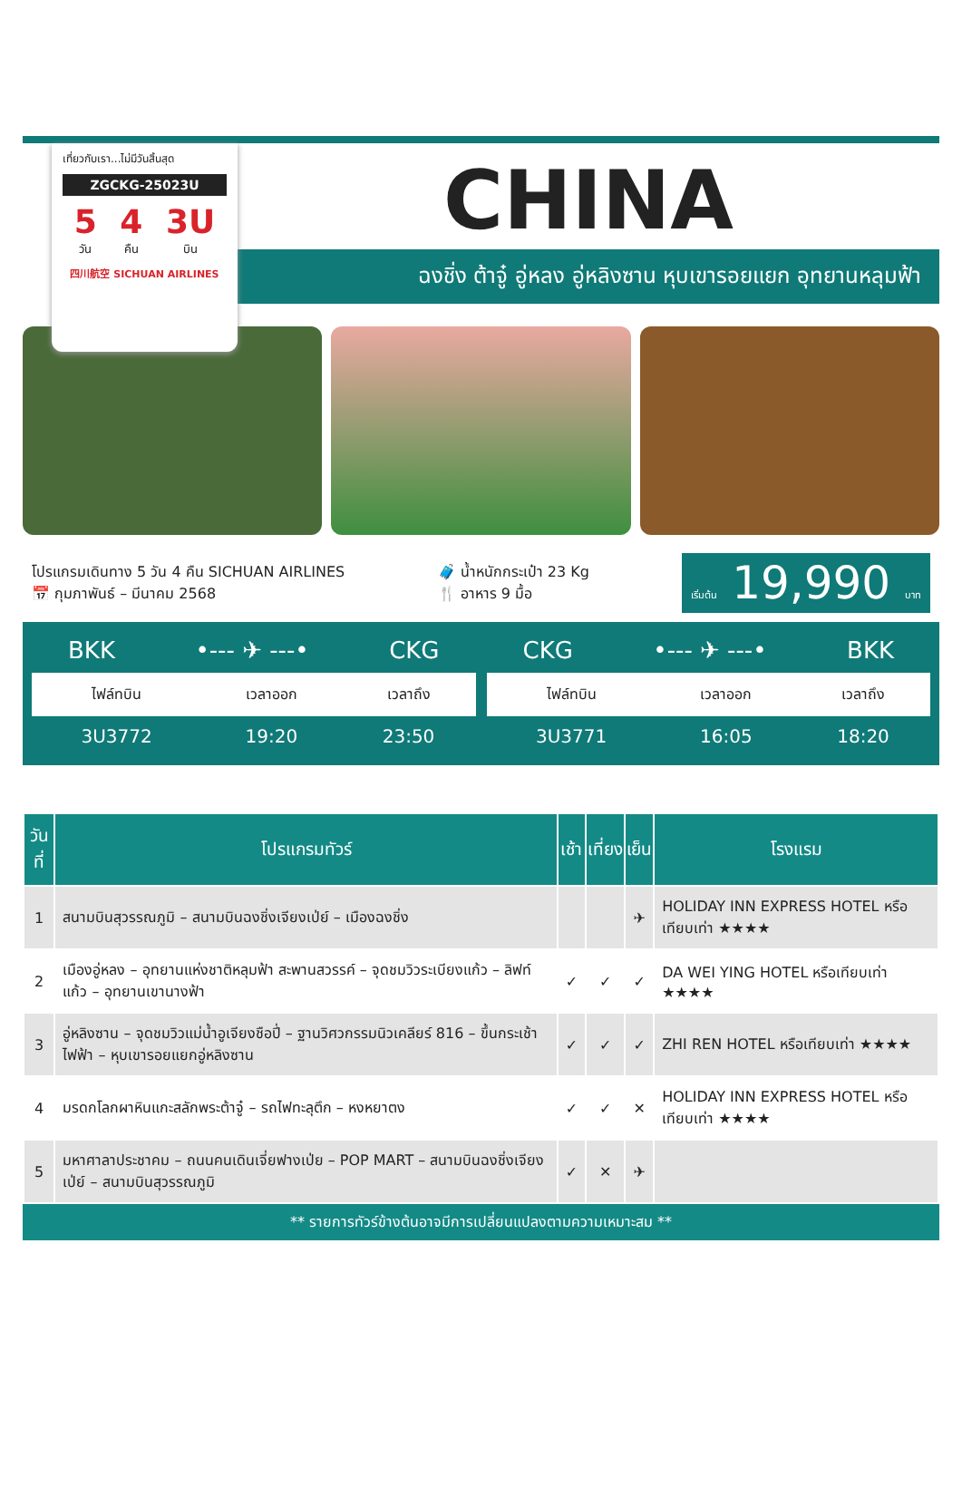เที่ยวกับเรา...ไม่มีวันสิ้นสุด
ZGCKG-25023U
5
วัน
4
คืน
3U
บิน
四川航空 SICHUAN AIRLINES
CHINA
ฉงชิ่ง ต้าจู๋ อู่หลง อู่หลิงซาน หุบเขารอยแยก อุทยานหลุมฟ้า
โปรแกรมเดินทาง 5 วัน 4 คืน SICHUAN AIRLINES
📅 กุมภาพันธ์ – มีนาคม 2568
🧳 น้ำหนักกระเป๋า 23 Kg
🍴 อาหาร 9 มื้อ
เริ่มต้น 19,990 บาท
BKK •--- ✈ ---• CKG
| ไฟล์ทบิน | เวลาออก | เวลาถึง |
| --- | --- | --- |
| 3U3772 | 19:20 | 23:50 |
CKG •--- ✈ ---• BKK
| ไฟล์ทบิน | เวลาออก | เวลาถึง |
| --- | --- | --- |
| 3U3771 | 16:05 | 18:20 |
| วันที่ | โปรแกรมทัวร์ | เช้า | เที่ยง | เย็น | โรงแรม |
| --- | --- | --- | --- | --- | --- |
| 1 | สนามบินสุวรรณภูมิ – สนามบินฉงชิ่งเจียงเป่ย์ – เมืองฉงชิ่ง | | | ✈ | HOLIDAY INN EXPRESS HOTEL หรือเทียบเท่า ★★★★ |
| 2 | เมืองอู่หลง – อุทยานแห่งชาติหลุมฟ้า สะพานสวรรค์ – จุดชมวิวระเบียงแก้ว – ลิฟท์แก้ว – อุทยานเขานางฟ้า | ✓ | ✓ | ✓ | DA WEI YING HOTEL หรือเทียบเท่า ★★★★ |
| 3 | อู่หลิงซาน – จุดชมวิวแม่น้ำอูเจียงชือปี่ – ฐานวิศวกรรมนิวเคลียร์ 816 – ขึ้นกระเช้าไฟฟ้า – หุบเขารอยแยกอู่หลิงซาน | ✓ | ✓ | ✓ | ZHI REN HOTEL หรือเทียบเท่า ★★★★ |
| 4 | มรดกโลกผาหินแกะสลักพระต้าจู๋ – รถไฟทะลุตึก – หงหยาตง | ✓ | ✓ | ✕ | HOLIDAY INN EXPRESS HOTEL หรือเทียบเท่า ★★★★ |
| 5 | มหาศาลาประชาคม – ถนนคนเดินเจี่ยฟางเป่ย – POP MART – สนามบินฉงชิ่งเจียงเป่ย์ – สนามบินสุวรรณภูมิ | ✓ | ✕ | ✈ | |
** รายการทัวร์ข้างต้นอาจมีการเปลี่ยนแปลงตามความเหมาะสม **